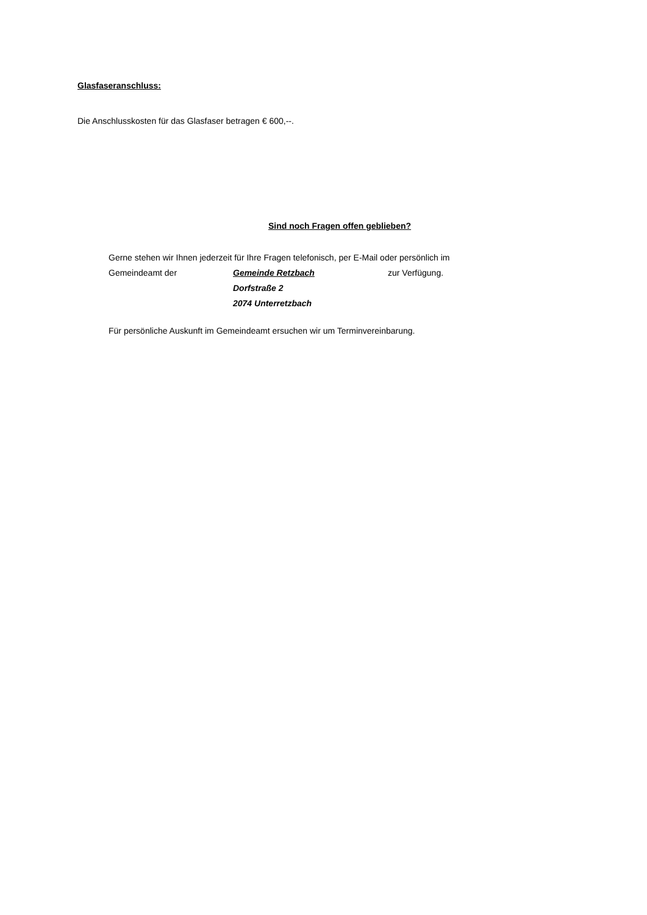Glasfaseranschluss:
Die Anschlusskosten für das Glasfaser betragen € 600,--.
Sind noch Fragen offen geblieben?
Gerne stehen wir Ihnen jederzeit für Ihre Fragen telefonisch, per E-Mail oder persönlich im
Gemeindeamt der Gemeinde Retzbach zur Verfügung.
Dorfstraße 2
2074 Unterretzbach
Für persönliche Auskunft im Gemeindeamt ersuchen wir um Terminvereinbarung.